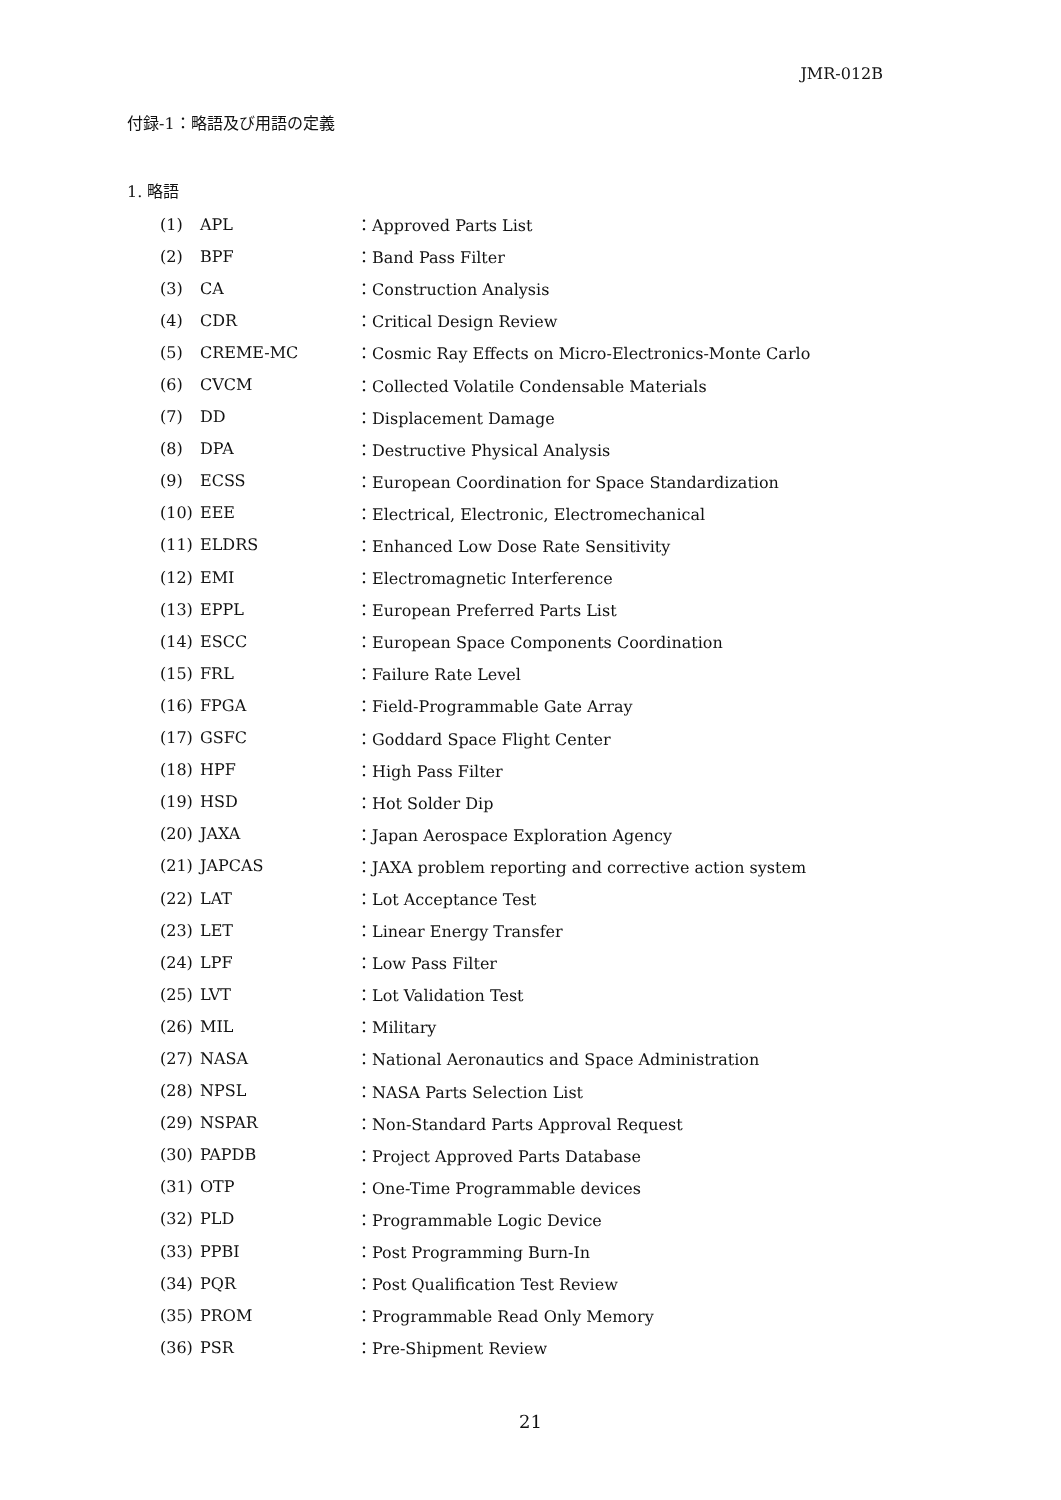JMR-012B
付録-1：略語及び用語の定義
1. 略語
| (1) | APL | ：Approved Parts List |
| (2) | BPF | ：Band Pass Filter |
| (3) | CA | ：Construction Analysis |
| (4) | CDR | ：Critical Design Review |
| (5) | CREME-MC | ：Cosmic Ray Effects on Micro-Electronics-Monte Carlo |
| (6) | CVCM | ：Collected Volatile Condensable Materials |
| (7) | DD | ：Displacement Damage |
| (8) | DPA | ：Destructive Physical Analysis |
| (9) | ECSS | ：European Coordination for Space Standardization |
| (10) | EEE | ：Electrical, Electronic, Electromechanical |
| (11) | ELDRS | ：Enhanced Low Dose Rate Sensitivity |
| (12) | EMI | ：Electromagnetic Interference |
| (13) | EPPL | ：European Preferred Parts List |
| (14) | ESCC | ：European Space Components Coordination |
| (15) | FRL | ：Failure Rate Level |
| (16) | FPGA | ：Field-Programmable Gate Array |
| (17) | GSFC | ：Goddard Space Flight Center |
| (18) | HPF | ：High Pass Filter |
| (19) | HSD | ：Hot Solder Dip |
| (20) | JAXA | ：Japan Aerospace Exploration Agency |
| (21) | JAPCAS | ：JAXA problem reporting and corrective action system |
| (22) | LAT | ：Lot Acceptance Test |
| (23) | LET | ：Linear Energy Transfer |
| (24) | LPF | ：Low Pass Filter |
| (25) | LVT | ：Lot Validation Test |
| (26) | MIL | ：Military |
| (27) | NASA | ：National Aeronautics and Space Administration |
| (28) | NPSL | ：NASA Parts Selection List |
| (29) | NSPAR | ：Non-Standard Parts Approval Request |
| (30) | PAPDB | ：Project Approved Parts Database |
| (31) | OTP | ：One-Time Programmable devices |
| (32) | PLD | ：Programmable Logic Device |
| (33) | PPBI | ：Post Programming Burn-In |
| (34) | PQR | ：Post Qualification Test Review |
| (35) | PROM | ：Programmable Read Only Memory |
| (36) | PSR | ：Pre-Shipment Review |
21